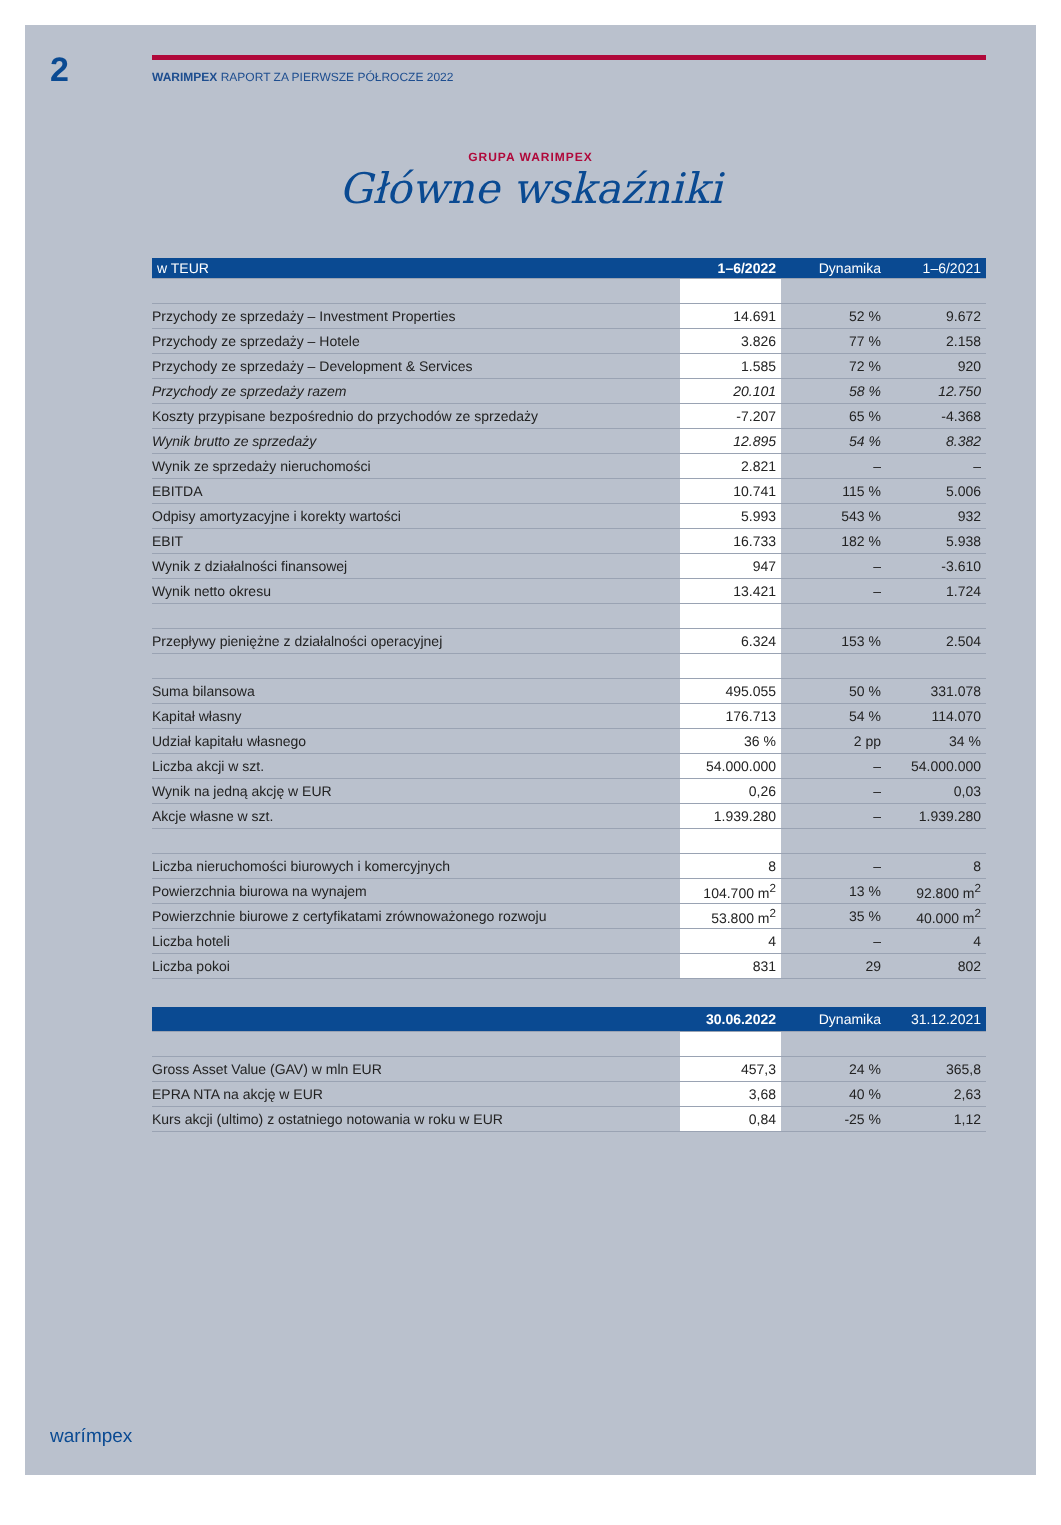2 WARIMPEX RAPORT ZA PIERWSZE PÓŁROCZE 2022
GRUPA WARIMPEX
Główne wskaźniki
| w TEUR | 1–6/2022 | Dynamika | 1–6/2021 |
| --- | --- | --- | --- |
| Przychody ze sprzedaży – Investment Properties | 14.691 | 52 % | 9.672 |
| Przychody ze sprzedaży – Hotele | 3.826 | 77 % | 2.158 |
| Przychody ze sprzedaży – Development & Services | 1.585 | 72 % | 920 |
| Przychody ze sprzedaży razem | 20.101 | 58 % | 12.750 |
| Koszty przypisane bezpośrednio do przychodów ze sprzedaży | -7.207 | 65 % | -4.368 |
| Wynik brutto ze sprzedaży | 12.895 | 54 % | 8.382 |
| Wynik ze sprzedaży nieruchomości | 2.821 | – | – |
| EBITDA | 10.741 | 115 % | 5.006 |
| Odpisy amortyzacyjne i korekty wartości | 5.993 | 543 % | 932 |
| EBIT | 16.733 | 182 % | 5.938 |
| Wynik z działalności finansowej | 947 | – | -3.610 |
| Wynik netto okresu | 13.421 | – | 1.724 |
| Przepływy pieniężne z działalności operacyjnej | 6.324 | 153 % | 2.504 |
| Suma bilansowa | 495.055 | 50 % | 331.078 |
| Kapitał własny | 176.713 | 54 % | 114.070 |
| Udział kapitału własnego | 36 % | 2 pp | 34 % |
| Liczba akcji w szt. | 54.000.000 | – | 54.000.000 |
| Wynik na jedną akcję w EUR | 0,26 | – | 0,03 |
| Akcje własne w szt. | 1.939.280 | – | 1.939.280 |
| Liczba nieruchomości biurowych i komercyjnych | 8 | – | 8 |
| Powierzchnia biurowa na wynajem | 104.700 m<sup>2</sup> | 13 % | 92.800 m<sup>2</sup> |
| Powierzchnie biurowe z certyfikatami zrównoważonego rozwoju | 53.800 m<sup>2</sup> | 35 % | 40.000 m<sup>2</sup> |
| Liczba hoteli | 4 | – | 4 |
| Liczba pokoi | 831 | 29 | 802 |
| | 30.06.2022 | Dynamika | 31.12.2021 |
| --- | --- | --- | --- |
| Gross Asset Value (GAV) w mln EUR | 457,3 | 24 % | 365,8 |
| EPRA NTA na akcję w EUR | 3,68 | 40 % | 2,63 |
| Kurs akcji (ultimo) z ostatniego notowania w roku w EUR | 0,84 | -25 % | 1,12 |
warímpex